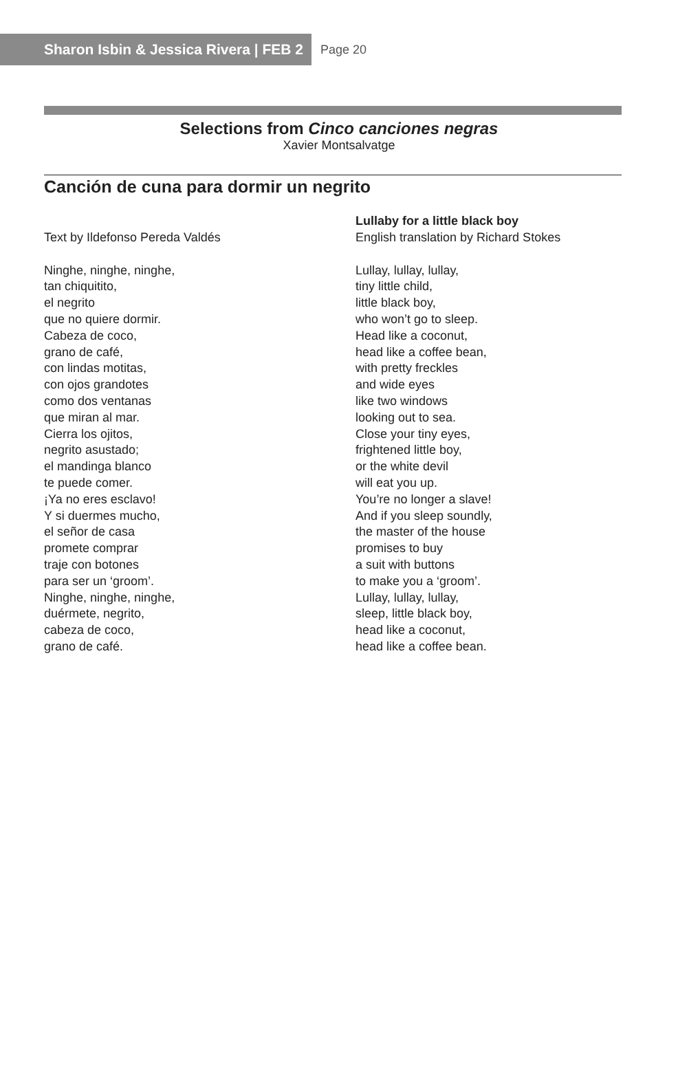Sharon Isbin & Jessica Rivera | FEB 2
Page 20
Selections from Cinco canciones negras
Xavier Montsalvatge
Canción de cuna para dormir un negrito
Text by Ildefonso Pereda Valdés
Ninghe, ninghe, ninghe,
tan chiquitito,
el negrito
que no quiere dormir.
Cabeza de coco,
grano de café,
con lindas motitas,
con ojos grandotes
como dos ventanas
que miran al mar.
Cierra los ojitos,
negrito asustado;
el mandinga blanco
te puede comer.
¡Ya no eres esclavo!
Y si duermes mucho,
el señor de casa
promete comprar
traje con botones
para ser un ‘groom’.
Ninghe, ninghe, ninghe,
duérmete, negrito,
cabeza de coco,
grano de café.
Lullaby for a little black boy
English translation by Richard Stokes
Lullay, lullay, lullay,
tiny little child,
little black boy,
who won’t go to sleep.
Head like a coconut,
head like a coffee bean,
with pretty freckles
and wide eyes
like two windows
looking out to sea.
Close your tiny eyes,
frightened little boy,
or the white devil
will eat you up.
You’re no longer a slave!
And if you sleep soundly,
the master of the house
promises to buy
a suit with buttons
to make you a ‘groom’.
Lullay, lullay, lullay,
sleep, little black boy,
head like a coconut,
head like a coffee bean.